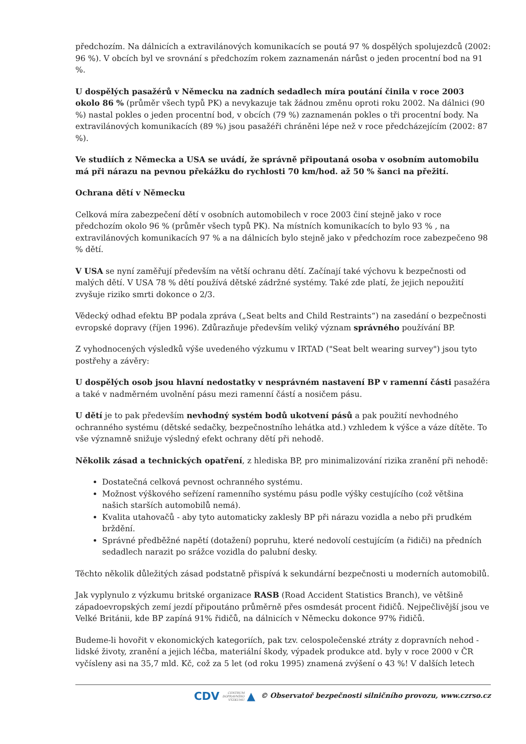předchozím. Na dálnicích a extravilánových komunikacích se poutá 97 % dospělých spolujezdců (2002: 96 %). V obcích byl ve srovnání s předchozím rokem zaznamenán nárůst o jeden procentní bod na 91 %.
U dospělých pasažérů v Německu na zadních sedadlech míra poutání činila v roce 2003 okolo 86 % (průměr všech typů PK) a nevykazuje tak žádnou změnu oproti roku 2002. Na dálnici (90 %) nastal pokles o jeden procentní bod, v obcích (79 %) zaznamenán pokles o tři procentní body. Na extravilánových komunikacích (89 %) jsou pasažéři chráněni lépe než v roce předcházejícím (2002: 87 %).
Ve studiích z Německa a USA se uvádí, že správně připoutaná osoba v osobním automobilu má při nárazu na pevnou překážku do rychlosti 70 km/hod. až 50 % šanci na přežití.
Ochrana dětí v Německu
Celková míra zabezpečení dětí v osobních automobilech v roce 2003 činí stejně jako v roce předchozím okolo 96 % (průměr všech typů PK). Na místních komunikacích to bylo 93 % , na extravilánových komunikacích 97 % a na dálnicích bylo stejně jako v předchozím roce zabezpečeno 98 % dětí.
V USA se nyní zaměřují především na větší ochranu dětí. Začínají také výchovu k bezpečnosti od malých dětí. V USA 78 % dětí používá dětské zádržné systémy. Také zde platí, že jejich nepoužití zvyšuje riziko smrti dokonce o 2/3.
Vědecký odhad efektu BP podala zpráva („Seat belts and Child Restraints“) na zasedání o bezpečnosti evropské dopravy (říjen 1996). Zdůrazňuje především veliký význam správného používání BP.
Z vyhodnocených výsledků výše uvedeného výzkumu v IRTAD ("Seat belt wearing survey") jsou tyto postřehy a závěry:
U dospělých osob jsou hlavní nedostatky v nesprávném nastavení BP v ramenní části pasažéra a také v nadměrném uvolnění pásu mezi ramenní částí a nosičem pásu.
U dětí je to pak především nevhodný systém bodů ukotvení pásů a pak použití nevhodného ochranného systému (dětské sedačky, bezpečnostního lehátka atd.) vzhledem k výšce a váze dítěte. To vše významně snižuje výsledný efekt ochrany dětí při nehodě.
Několik zásad a technických opatření, z hlediska BP, pro minimalizování rizika zranění při nehodě:
Dostatečná celková pevnost ochranného systému.
Možnost výškového seřízení ramenního systému pásu podle výšky cestujícího (což většina našich starších automobilů nemá).
Kvalita utahovačů - aby tyto automaticky zaklesly BP při nárazu vozidla a nebo při prudkém brždění.
Správné předběžné napětí (dotažení) popruhu, které nedovolí cestujícím (a řidiči) na předních sedadlech narazit po srážce vozidla do palubní desky.
Těchto několik důležitých zásad podstatně přispívá k sekundární bezpečnosti u moderních automobilů.
Jak vyplynulo z výzkumu britské organizace RASB (Road Accident Statistics Branch), ve většině západoevropských zemí jezdí připoutáno průměrně přes osmdesát procent řidičů. Nejpečlivější jsou ve Velké Británii, kde BP zapíná 91% řidičů, na dálnicích v Německu dokonce 97% řidičů.
Budeme-li hovořit v ekonomických kategoriích, pak tzv. celospolečenské ztráty z dopravních nehod - lidské životy, zranění a jejich léčba, materiální škody, výpadek produkce atd. byly v roce 2000 v ČR vyčísleny asi na 35,7 mld. Kč, což za 5 let (od roku 1995) znamená zvýšení o 43 %! V dalších letech
CDV CENTRUM
DOPRAVNÍHO
VÝZKUMU ▲ © Observatoř bezpečnosti silničního provozu, www.czrso.cz